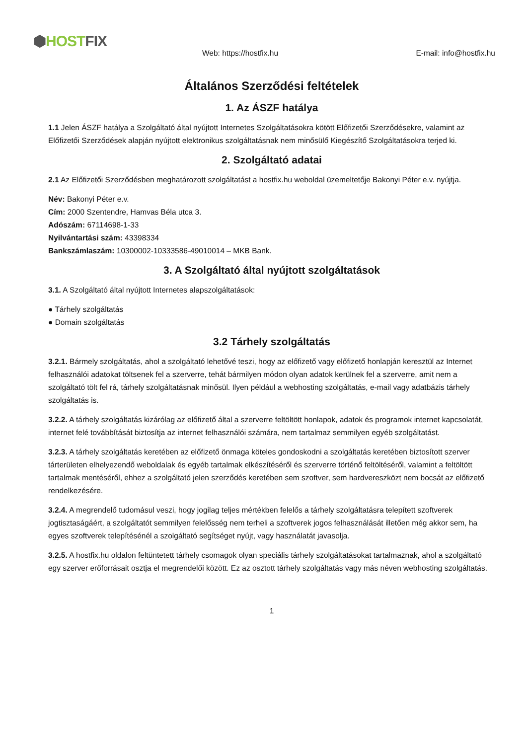⬢HOST FIX
Web: https://hostfix.hu E-mail: info@hostfix.hu
Általános Szerződési feltételek
1. Az ÁSZF hatálya
1.1 Jelen ÁSZF hatálya a Szolgáltató által nyújtott Internetes Szolgáltatásokra kötött Előfizetői Szerződésekre, valamint az Előfizetői Szerződések alapján nyújtott elektronikus szolgáltatásnak nem minősülő Kiegészítő Szolgáltatásokra terjed ki.
2. Szolgáltató adatai
2.1 Az Előfizetői Szerződésben meghatározott szolgáltatást a hostfix.hu weboldal üzemeltetője Bakonyi Péter e.v. nyújtja.
Név: Bakonyi Péter e.v.
Cím: 2000 Szentendre, Hamvas Béla utca 3.
Adószám: 67114698-1-33
Nyilvántartási szám: 43398334
Bankszámlaszám: 10300002-10333586-49010014 – MKB Bank.
3. A Szolgáltató által nyújtott szolgáltatások
3.1. A Szolgáltató által nyújtott Internetes alapszolgáltatások:
● Tárhely szolgáltatás
● Domain szolgáltatás
3.2 Tárhely szolgáltatás
3.2.1. Bármely szolgáltatás, ahol a szolgáltató lehetővé teszi, hogy az előfizető vagy előfizető honlapján keresztül az Internet felhasználói adatokat töltsenek fel a szerverre, tehát bármilyen módon olyan adatok kerülnek fel a szerverre, amit nem a szolgáltató tölt fel rá, tárhely szolgáltatásnak minősül. Ilyen például a webhosting szolgáltatás, e-mail vagy adatbázis tárhely szolgáltatás is.
3.2.2. A tárhely szolgáltatás kizárólag az előfizető által a szerverre feltöltött honlapok, adatok és programok internet kapcsolatát, internet felé továbbítását biztosítja az internet felhasználói számára, nem tartalmaz semmilyen egyéb szolgáltatást.
3.2.3. A tárhely szolgáltatás keretében az előfizető önmaga köteles gondoskodni a szolgáltatás keretében biztosított szerver tárterületen elhelyezendő weboldalak és egyéb tartalmak elkészítéséről és szerverre történő feltöltéséről, valamint a feltöltött tartalmak mentéséről, ehhez a szolgáltató jelen szerződés keretében sem szoftver, sem hardvereszközt nem bocsát az előfizető rendelkezésére.
3.2.4. A megrendelő tudomásul veszi, hogy jogilag teljes mértékben felelős a tárhely szolgáltatásra telepített szoftverek jogtisztaságáért, a szolgáltatót semmilyen felelősség nem terheli a szoftverek jogos felhasználását illetően még akkor sem, ha egyes szoftverek telepítésénél a szolgáltató segítséget nyújt, vagy használatát javasolja.
3.2.5. A hostfix.hu oldalon feltüntetett tárhely csomagok olyan speciális tárhely szolgáltatásokat tartalmaznak, ahol a szolgáltató egy szerver erőforrásait osztja el megrendelői között. Ez az osztott tárhely szolgáltatás vagy más néven webhosting szolgáltatás.
1